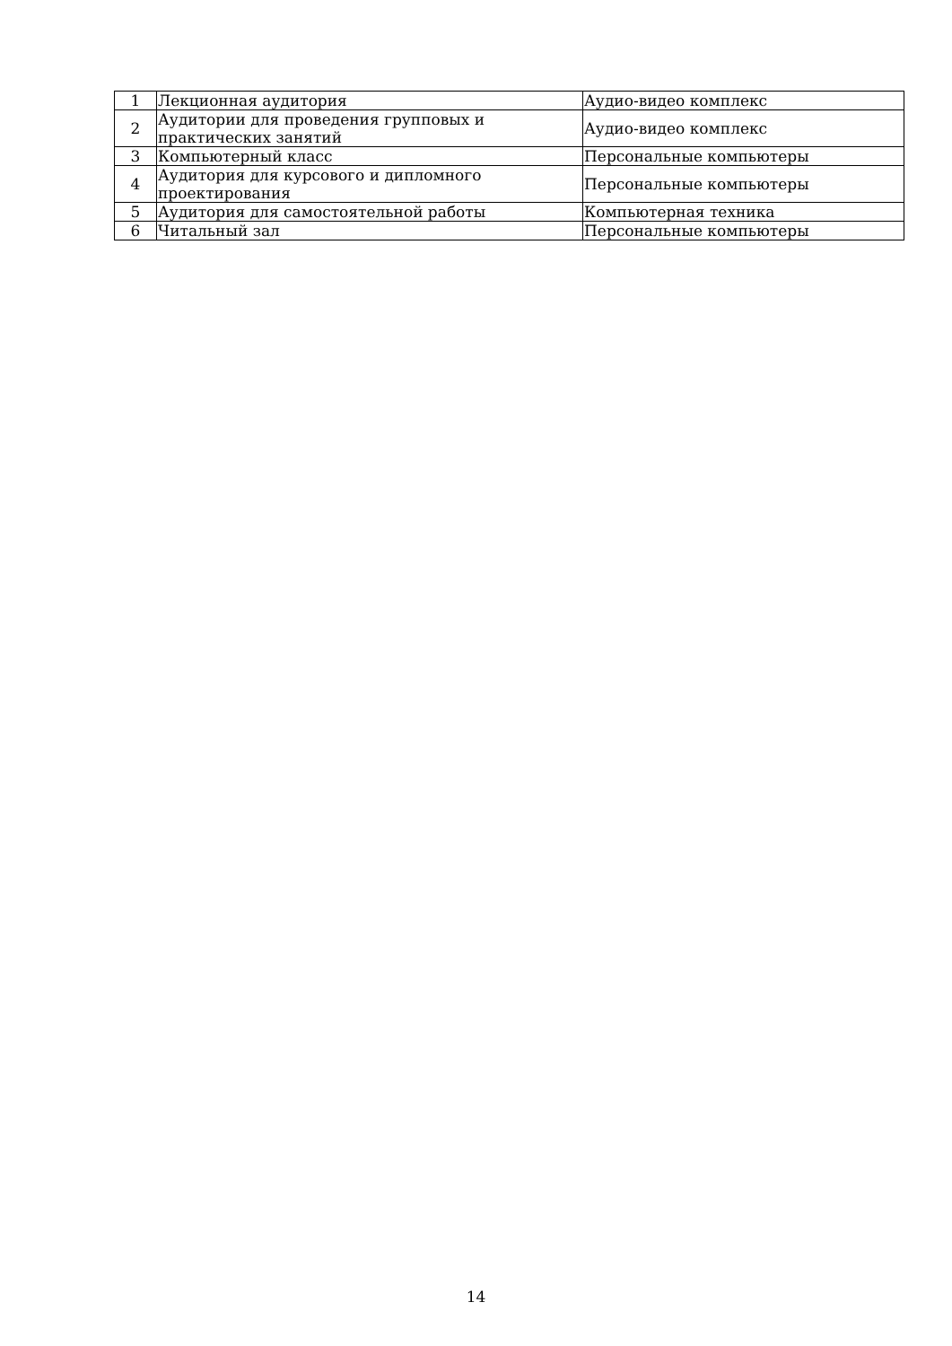| 1 | Лекционная аудитория | Аудио-видео комплекс |
| 2 | Аудитории для проведения групповых и практических занятий | Аудио-видео комплекс |
| 3 | Компьютерный класс | Персональные компьютеры |
| 4 | Аудитория для курсового и дипломного проектирования | Персональные компьютеры |
| 5 | Аудитория для самостоятельной работы | Компьютерная техника |
| 6 | Читальный зал | Персональные компьютеры |
14